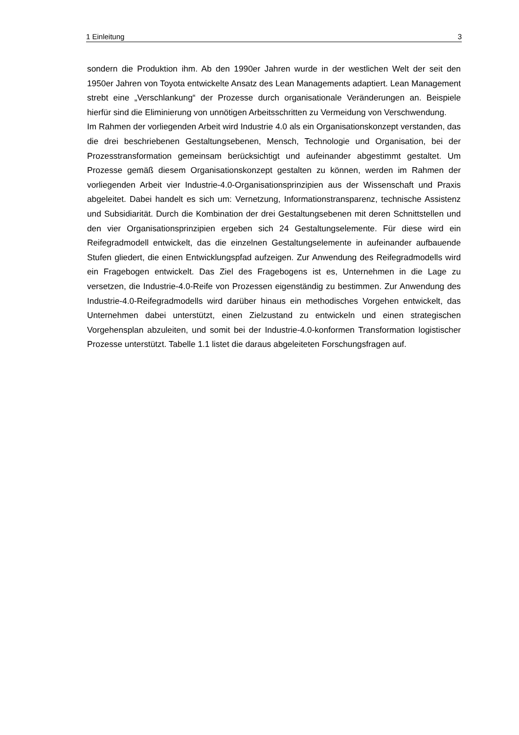1 Einleitung 3
sondern die Produktion ihm. Ab den 1990er Jahren wurde in der westlichen Welt der seit den 1950er Jahren von Toyota entwickelte Ansatz des Lean Managements adaptiert. Lean Management strebt eine „Verschlankung“ der Prozesse durch organisationale Veränderungen an. Beispiele hierfür sind die Eliminierung von unnötigen Arbeitsschritten zu Vermeidung von Verschwendung.
Im Rahmen der vorliegenden Arbeit wird Industrie 4.0 als ein Organisationskonzept verstanden, das die drei beschriebenen Gestaltungsebenen, Mensch, Technologie und Organisation, bei der Prozesstransformation gemeinsam berücksichtigt und aufeinander abgestimmt gestaltet. Um Prozesse gemäß diesem Organisationskonzept gestalten zu können, werden im Rahmen der vorliegenden Arbeit vier Industrie-4.0-Organisationsprinzipien aus der Wissenschaft und Praxis abgeleitet. Dabei handelt es sich um: Vernetzung, Informationstransparenz, technische Assistenz und Subsidiarität. Durch die Kombination der drei Gestaltungsebenen mit deren Schnittstellen und den vier Organisationsprinzipien ergeben sich 24 Gestaltungselemente. Für diese wird ein Reifegradmodell entwickelt, das die einzelnen Gestaltungselemente in aufeinander aufbauende Stufen gliedert, die einen Entwicklungspfad aufzeigen. Zur Anwendung des Reifegradmodells wird ein Fragebogen entwickelt. Das Ziel des Fragebogens ist es, Unternehmen in die Lage zu versetzen, die Industrie-4.0-Reife von Prozessen eigenständig zu bestimmen. Zur Anwendung des Industrie-4.0-Reifegradmodells wird darüber hinaus ein methodisches Vorgehen entwickelt, das Unternehmen dabei unterstützt, einen Zielzustand zu entwickeln und einen strategischen Vorgehensplan abzuleiten, und somit bei der Industrie-4.0-konformen Transformation logistischer Prozesse unterstützt. Tabelle 1.1 listet die daraus abgeleiteten Forschungsfragen auf.